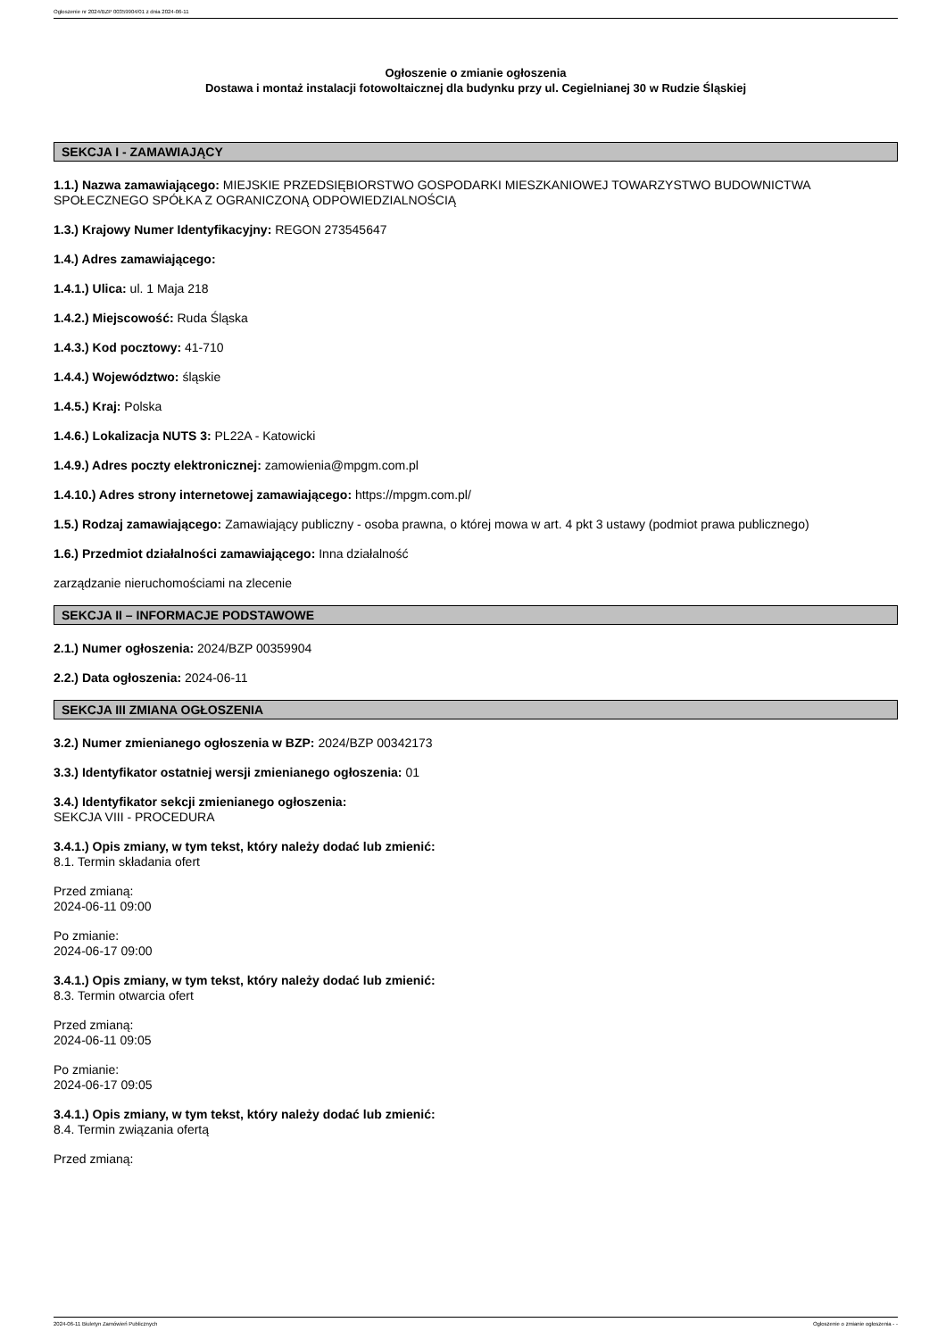Ogłoszenie nr 2024/BZP 00359904/01 z dnia 2024-06-11
Ogłoszenie o zmianie ogłoszenia
Dostawa i montaż instalacji fotowoltaicznej dla budynku przy ul. Cegielnianej 30 w Rudzie Śląskiej
SEKCJA I - ZAMAWIAJĄCY
1.1.) Nazwa zamawiającego: MIEJSKIE PRZEDSIĘBIORSTWO GOSPODARKI MIESZKANIOWEJ TOWARZYSTWO BUDOWNICTWA SPOŁECZNEGO SPÓŁKA Z OGRANICZONĄ ODPOWIEDZIALNOŚCIĄ
1.3.) Krajowy Numer Identyfikacyjny: REGON 273545647
1.4.) Adres zamawiającego:
1.4.1.) Ulica: ul. 1 Maja 218
1.4.2.) Miejscowość: Ruda Śląska
1.4.3.) Kod pocztowy: 41-710
1.4.4.) Województwo: śląskie
1.4.5.) Kraj: Polska
1.4.6.) Lokalizacja NUTS 3: PL22A - Katowicki
1.4.9.) Adres poczty elektronicznej: zamowienia@mpgm.com.pl
1.4.10.) Adres strony internetowej zamawiającego: https://mpgm.com.pl/
1.5.) Rodzaj zamawiającego: Zamawiający publiczny - osoba prawna, o której mowa w art. 4 pkt 3 ustawy (podmiot prawa publicznego)
1.6.) Przedmiot działalności zamawiającego: Inna działalność
zarządzanie nieruchomościami na zlecenie
SEKCJA II – INFORMACJE PODSTAWOWE
2.1.) Numer ogłoszenia: 2024/BZP 00359904
2.2.) Data ogłoszenia: 2024-06-11
SEKCJA III ZMIANA OGŁOSZENIA
3.2.) Numer zmienianego ogłoszenia w BZP: 2024/BZP 00342173
3.3.) Identyfikator ostatniej wersji zmienianego ogłoszenia: 01
3.4.) Identyfikator sekcji zmienianego ogłoszenia:
SEKCJA VIII - PROCEDURA
3.4.1.) Opis zmiany, w tym tekst, który należy dodać lub zmienić:
8.1. Termin składania ofert
Przed zmianą:
2024-06-11 09:00
Po zmianie:
2024-06-17 09:00
3.4.1.) Opis zmiany, w tym tekst, który należy dodać lub zmienić:
8.3. Termin otwarcia ofert
Przed zmianą:
2024-06-11 09:05
Po zmianie:
2024-06-17 09:05
3.4.1.) Opis zmiany, w tym tekst, który należy dodać lub zmienić:
8.4. Termin związania ofertą
Przed zmianą:
2024-06-11 Biuletyn Zamówień Publicznych Ogłoszenie o zmianie ogłoszenia - -